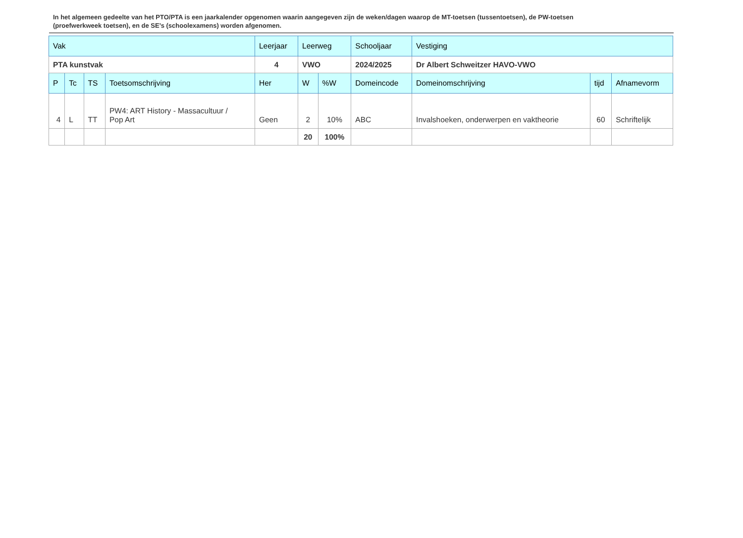In het algemeen gedeelte van het PTO/PTA is een jaarkalender opgenomen waarin aangegeven zijn de weken/dagen waarop de MT-toetsen (tussentoetsen), de PW-toetsen (proefwerkweek toetsen), en de SE’s (schoolexamens) worden afgenomen.
| Vak | | | | Leerjaar | Leerweg | | Schooljaar | Vestiging | | |
| PTA kunstvak | | | | 4 | VWO | | 2024/2025 | Dr Albert Schweitzer HAVO-VWO | | |
| P | Tc | TS | Toetsomschrijving | Her | W | %W | Domeincode | Domeinomschrijving | tijd | Afnamevorm |
| 4 | L | TT | PW4: ART History - Massacultuur / Pop Art | Geen | 2 | 10% | ABC | Invalshoeken, onderwerpen en vaktheorie | 60 | Schriftelijk |
| | | | | | 20 | 100% | | | | |